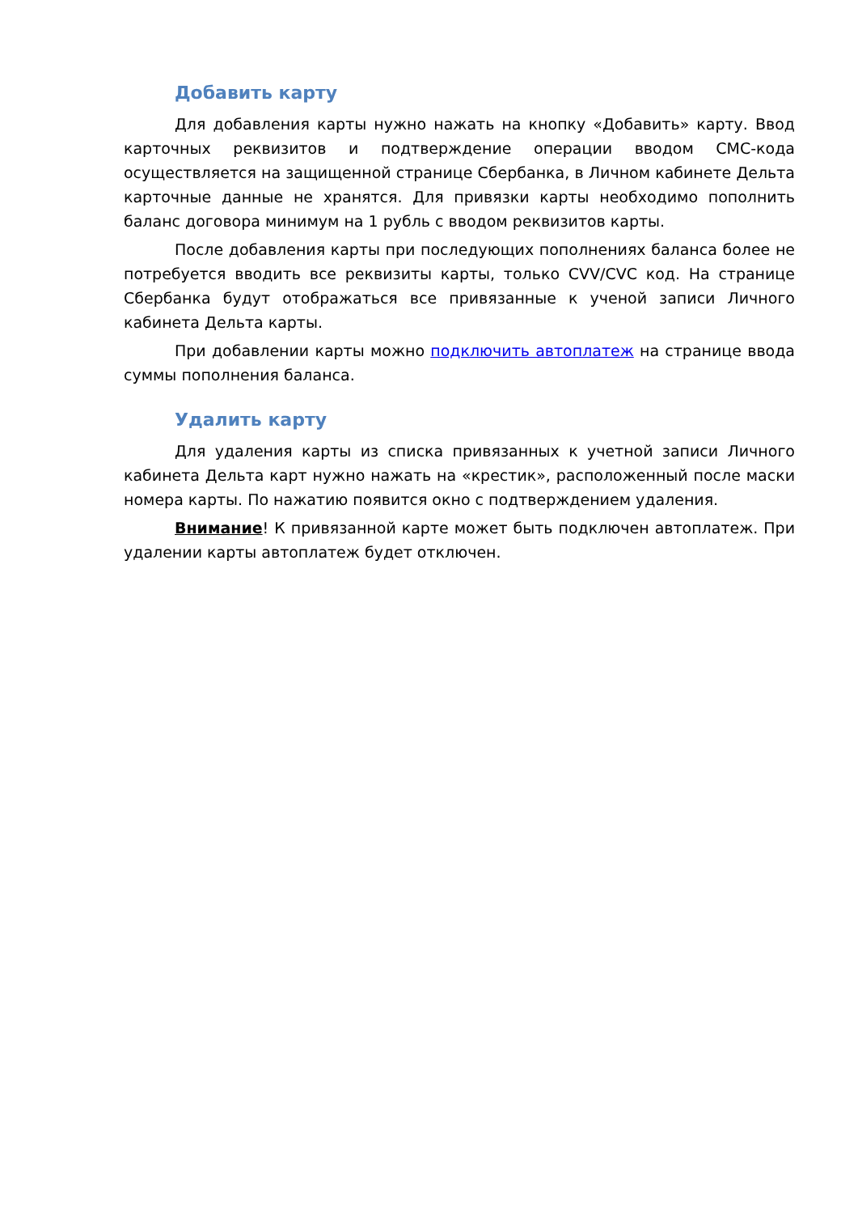Добавить карту
Для добавления карты нужно нажать на кнопку «Добавить» карту. Ввод карточных реквизитов и подтверждение операции вводом СМС-кода осуществляется на защищенной странице Сбербанка, в Личном кабинете Дельта карточные данные не хранятся. Для привязки карты необходимо пополнить баланс договора минимум на 1 рубль с вводом реквизитов карты.
После добавления карты при последующих пополнениях баланса более не потребуется вводить все реквизиты карты, только CVV/CVC код. На странице Сбербанка будут отображаться все привязанные к ученой записи Личного кабинета Дельта карты.
При добавлении карты можно подключить автоплатеж на странице ввода суммы пополнения баланса.
Удалить карту
Для удаления карты из списка привязанных к учетной записи Личного кабинета Дельта карт нужно нажать на «крестик», расположенный после маски номера карты. По нажатию появится окно с подтверждением удаления.
Внимание! К привязанной карте может быть подключен автоплатеж. При удалении карты автоплатеж будет отключен.